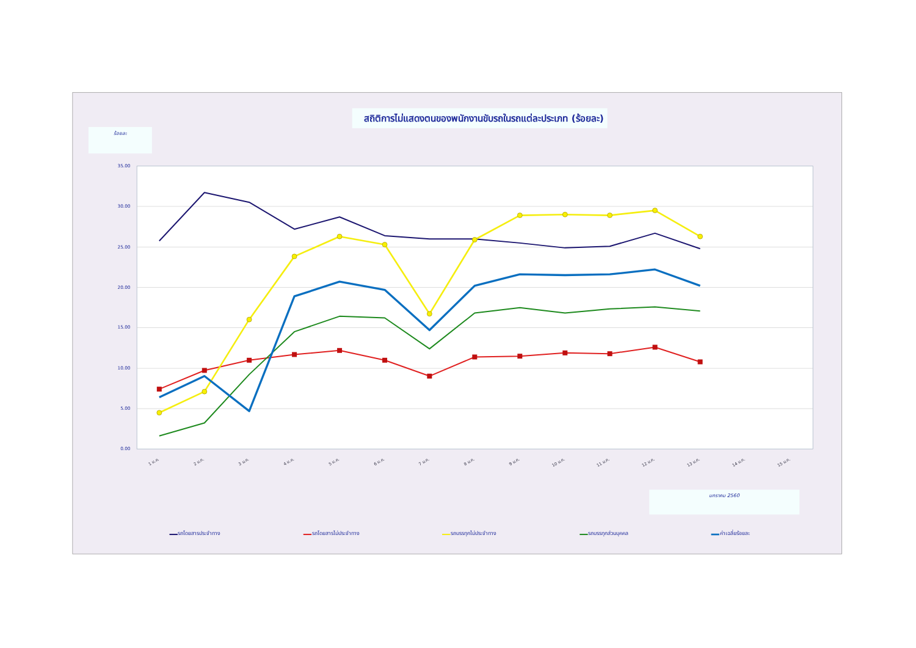สถิติการไม่แสดงตนของพนักงานขับรถในรถแต่ละประเภท (ร้อยละ)
ร้อยละ
35.00
30.00
25.00
20.00
15.00
10.00
5.00
0.00
1 ม.ค.
2 ม.ค.
3 ม.ค.
4 ม.ค.
5 ม.ค.
6 ม.ค.
7 ม.ค.
8 ม.ค.
9 ม.ค.
10 ม.ค.
11 ม.ค.
12 ม.ค.
13 ม.ค.
14 ม.ค.
15 ม.ค.
มกราคม 2560
รถโดยสารประจำทาง
รถโดยสารไม่ประจำทาง
รถบรรทุกไม่ประจำทาง
รถบรรทุกส่วนบุคคล
ค่าเฉลี่ยร้อยละ